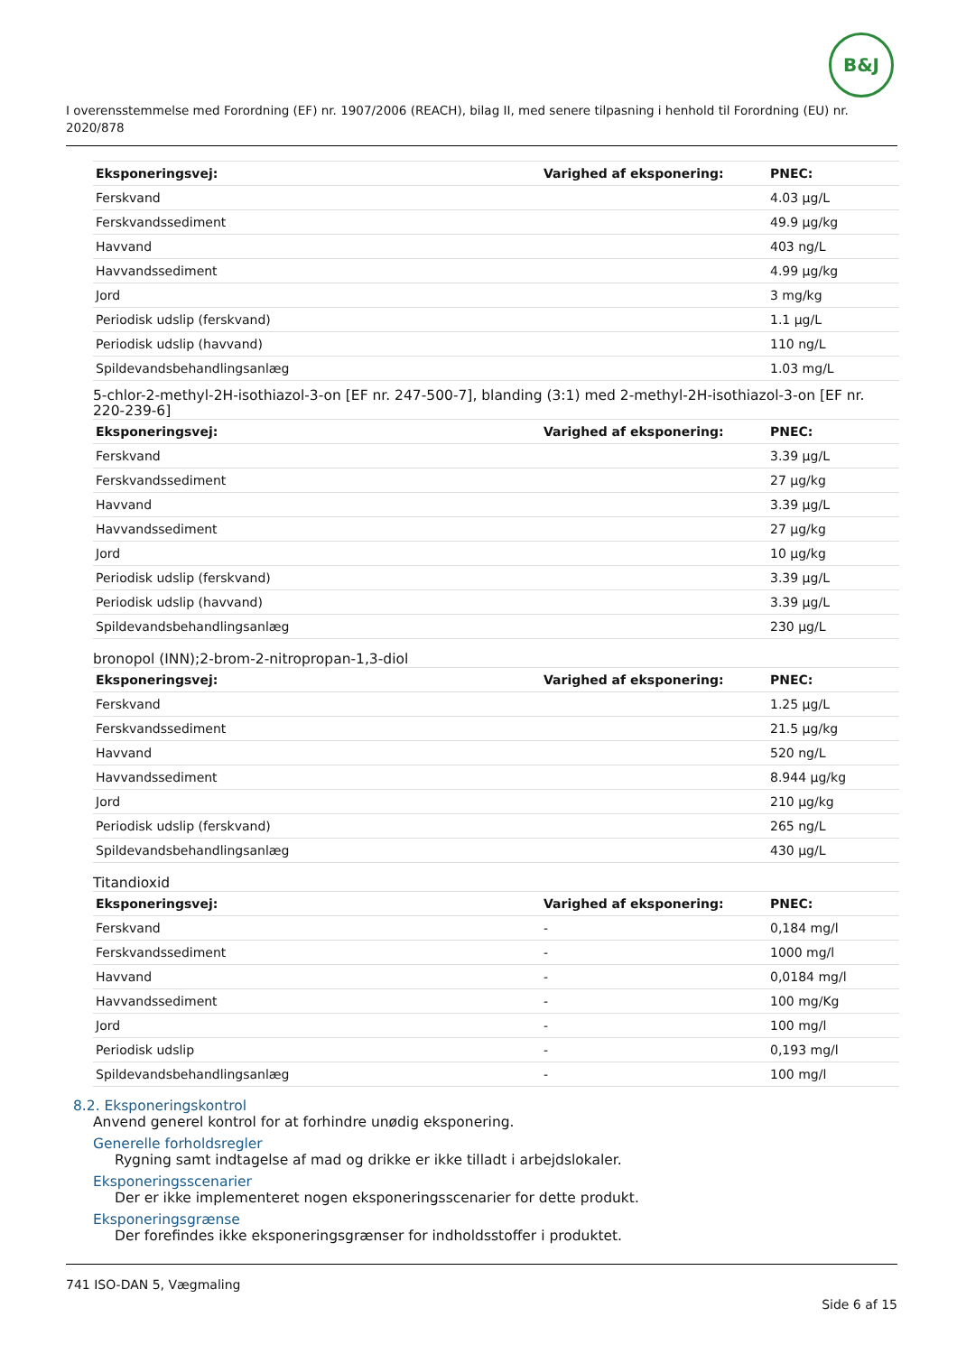B&J
I overensstemmelse med Forordning (EF) nr. 1907/2006 (REACH), bilag II, med senere tilpasning i henhold til Forordning (EU) nr. 2020/878
| Eksponeringsvej: | Varighed af eksponering: | PNEC: |
| --- | --- | --- |
| Ferskvand | | 4.03 µg/L |
| Ferskvandssediment | | 49.9 µg/kg |
| Havvand | | 403 ng/L |
| Havvandssediment | | 4.99 µg/kg |
| Jord | | 3 mg/kg |
| Periodisk udslip (ferskvand) | | 1.1 µg/L |
| Periodisk udslip (havvand) | | 110 ng/L |
| Spildevandsbehandlingsanlæg | | 1.03 mg/L |
5-chlor-2-methyl-2H-isothiazol-3-on [EF nr. 247-500-7], blanding (3:1) med 2-methyl-2H-isothiazol-3-on [EF nr. 220-239-6]
| Eksponeringsvej: | Varighed af eksponering: | PNEC: |
| --- | --- | --- |
| Ferskvand | | 3.39 µg/L |
| Ferskvandssediment | | 27 µg/kg |
| Havvand | | 3.39 µg/L |
| Havvandssediment | | 27 µg/kg |
| Jord | | 10 µg/kg |
| Periodisk udslip (ferskvand) | | 3.39 µg/L |
| Periodisk udslip (havvand) | | 3.39 µg/L |
| Spildevandsbehandlingsanlæg | | 230 µg/L |
bronopol (INN);2-brom-2-nitropropan-1,3-diol
| Eksponeringsvej: | Varighed af eksponering: | PNEC: |
| --- | --- | --- |
| Ferskvand | | 1.25 µg/L |
| Ferskvandssediment | | 21.5 µg/kg |
| Havvand | | 520 ng/L |
| Havvandssediment | | 8.944 µg/kg |
| Jord | | 210 µg/kg |
| Periodisk udslip (ferskvand) | | 265 ng/L |
| Spildevandsbehandlingsanlæg | | 430 µg/L |
Titandioxid
| Eksponeringsvej: | Varighed af eksponering: | PNEC: |
| --- | --- | --- |
| Ferskvand | - | 0,184 mg/l |
| Ferskvandssediment | - | 1000 mg/l |
| Havvand | - | 0,0184 mg/l |
| Havvandssediment | - | 100 mg/Kg |
| Jord | - | 100 mg/l |
| Periodisk udslip | - | 0,193 mg/l |
| Spildevandsbehandlingsanlæg | - | 100 mg/l |
8.2. Eksponeringskontrol
Anvend generel kontrol for at forhindre unødig eksponering.
Generelle forholdsregler
Rygning samt indtagelse af mad og drikke er ikke tilladt i arbejdslokaler.
Eksponeringsscenarier
Der er ikke implementeret nogen eksponeringsscenarier for dette produkt.
Eksponeringsgrænse
Der forefindes ikke eksponeringsgrænser for indholdsstoffer i produktet.
741 ISO-DAN 5, Vægmaling
Side 6 af 15